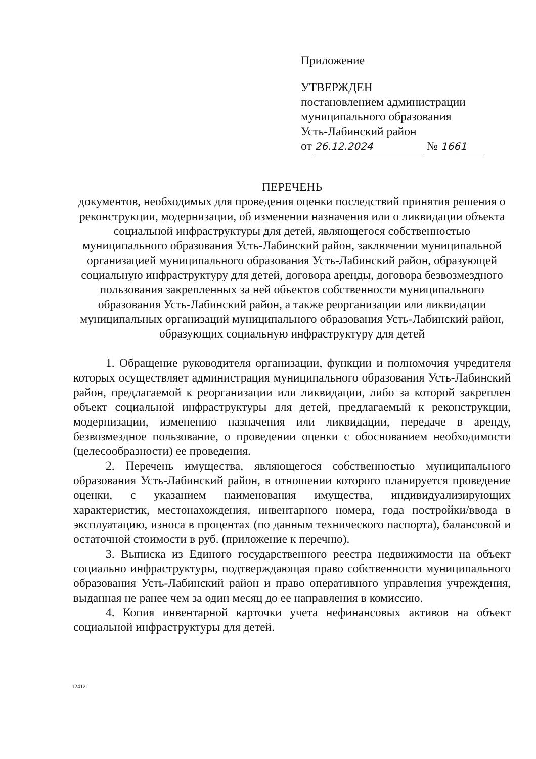Приложение
УТВЕРЖДЕН
постановлением администрации
муниципального образования
Усть-Лабинский район
от 26.12.2024 № 1661
ПЕРЕЧЕНЬ
документов, необходимых для проведения оценки последствий принятия решения о реконструкции, модернизации, об изменении назначения или о ликвидации объекта социальной инфраструктуры для детей, являющегося собственностью муниципального образования Усть-Лабинский район, заключении муниципальной организацией муниципального образования Усть-Лабинский район, образующей социальную инфраструктуру для детей, договора аренды, договора безвозмездного пользования закрепленных за ней объектов собственности муниципального образования Усть-Лабинский район, а также реорганизации или ликвидации муниципальных организаций муниципального образования Усть-Лабинский район, образующих социальную инфраструктуру для детей
1. Обращение руководителя организации, функции и полномочия учредителя которых осуществляет администрация муниципального образования Усть-Лабинский район, предлагаемой к реорганизации или ликвидации, либо за которой закреплен объект социальной инфраструктуры для детей, предлагаемый к реконструкции, модернизации, изменению назначения или ликвидации, передаче в аренду, безвозмездное пользование, о проведении оценки с обоснованием необходимости (целесообразности) ее проведения.
2. Перечень имущества, являющегося собственностью муниципального образования Усть-Лабинский район, в отношении которого планируется проведение оценки, с указанием наименования имущества, индивидуализирующих характеристик, местонахождения, инвентарного номера, года постройки/ввода в эксплуатацию, износа в процентах (по данным технического паспорта), балансовой и остаточной стоимости в руб. (приложение к перечню).
3. Выписка из Единого государственного реестра недвижимости на объект социально инфраструктуры, подтверждающая право собственности муниципального образования Усть-Лабинский район и право оперативного управления учреждения, выданная не ранее чем за один месяц до ее направления в комиссию.
4. Копия инвентарной карточки учета нефинансовых активов на объект социальной инфраструктуры для детей.
124121